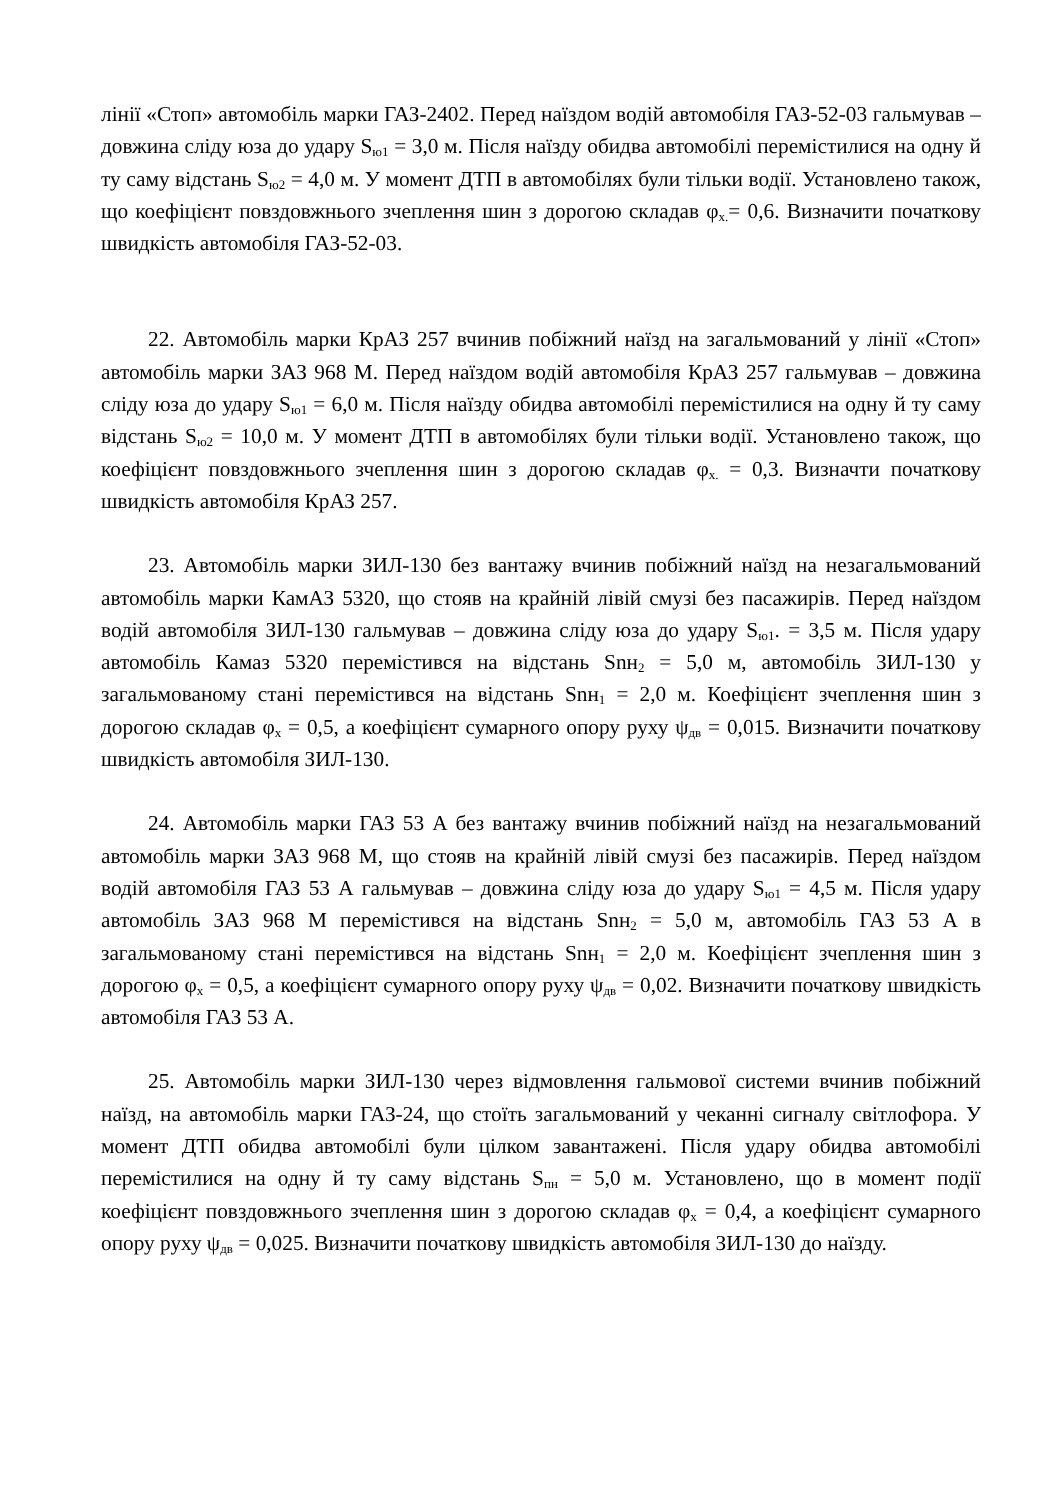лінії «Стоп» автомобіль марки ГАЗ-2402. Перед наїздом водій автомобіля ГАЗ-52-03 гальмував – довжина сліду юза до удару S<sub>ю1</sub> = 3,0 м. Після наїзду обидва автомобілі перемістилися на одну й ту саму відстань S<sub>ю2</sub> = 4,0 м. У момент ДТП в автомобілях були тільки водії. Установлено також, що коефіцієнт повздовжнього зчеплення шин з дорогою складав φ<sub>х.</sub>= 0,6. Визначити початкову швидкість автомобіля ГАЗ-52-03.
22. Автомобіль марки КрАЗ 257 вчинив побіжний наїзд на загальмований у лінії «Стоп» автомобіль марки ЗАЗ 968 М. Перед наїздом водій автомобіля КрАЗ 257 гальмував – довжина сліду юза до удару S<sub>ю1</sub> = 6,0 м. Після наїзду обидва автомобілі перемістилися на одну й ту саму відстань S<sub>ю2</sub> = 10,0 м. У момент ДТП в автомобілях були тільки водії. Установлено також, що коефіцієнт повздовжнього зчеплення шин з дорогою складав φ<sub>х.</sub> = 0,3. Визначти початкову швидкість автомобіля КрАЗ 257.
23. Автомобіль марки ЗИЛ-130 без вантажу вчинив побіжний наїзд на незагальмований автомобіль марки КамАЗ 5320, що стояв на крайній лівій смузі без пасажирів. Перед наїздом водій автомобіля ЗИЛ-130 гальмував – довжина сліду юза до удару S<sub>ю1</sub>. = 3,5 м. Після удару автомобіль Камаз 5320 перемістився на відстань Snн<sub>2</sub> = 5,0 м, автомобіль ЗИЛ-130 у загальмованому стані перемістився на відстань Snн<sub>1</sub> = 2,0 м. Коефіцієнт зчеплення шин з дорогою складав φ<sub>х</sub> = 0,5, а коефіцієнт сумарного опору руху ψ<sub>дв</sub> = 0,015. Визначити початкову швидкість автомобіля ЗИЛ-130.
24. Автомобіль марки ГАЗ 53 А без вантажу вчинив побіжний наїзд на незагальмований автомобіль марки ЗАЗ 968 М, що стояв на крайній лівій смузі без пасажирів. Перед наїздом водій автомобіля ГАЗ 53 А гальмував – довжина сліду юза до удару S<sub>ю1</sub> = 4,5 м. Після удару автомобіль ЗАЗ 968 М перемістився на відстань Snн<sub>2</sub> = 5,0 м, автомобіль ГАЗ 53 А в загальмованому стані перемістився на відстань Snн<sub>1</sub> = 2,0 м. Коефіцієнт зчеплення шин з дорогою φ<sub>х</sub> = 0,5, а коефіцієнт сумарного опору руху ψ<sub>дв</sub> = 0,02. Визначити початкову швидкість автомобіля ГАЗ 53 А.
25. Автомобіль марки ЗИЛ-130 через відмовлення гальмової системи вчинив побіжний наїзд, на автомобіль марки ГАЗ-24, що стоїть загальмований у чеканні сигналу світлофора. У момент ДТП обидва автомобілі були цілком завантажені. Після удару обидва автомобілі перемістилися на одну й ту саму відстань S<sub>пн</sub> = 5,0 м. Установлено, що в момент події коефіцієнт повздовжнього зчеплення шин з дорогою складав φ<sub>х</sub> = 0,4, а коефіцієнт сумарного опору руху ψ<sub>дв</sub> = 0,025. Визначити початкову швидкість автомобіля ЗИЛ-130 до наїзду.